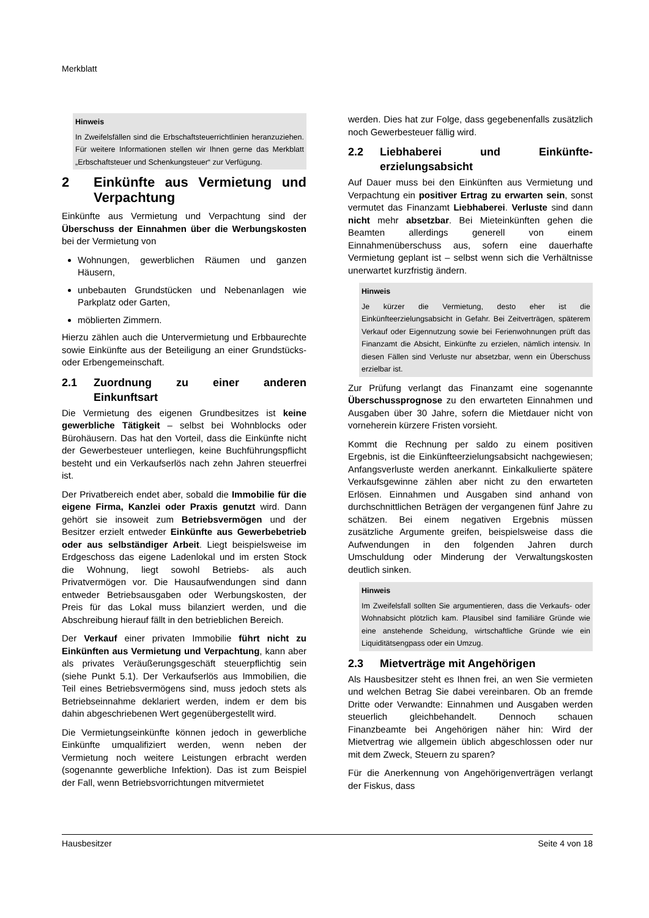Merkblatt
Hinweis
In Zweifelsfällen sind die Erbschaftsteuerrichtlinien heranzuziehen. Für weitere Informationen stellen wir Ihnen gerne das Merkblatt „Erbschaftsteuer und Schenkungsteuer“ zur Verfügung.
2 Einkünfte aus Vermietung und Verpachtung
Einkünfte aus Vermietung und Verpachtung sind der Überschuss der Einnahmen über die Werbungskosten bei der Vermietung von
Wohnungen, gewerblichen Räumen und ganzen Häusern,
unbebauten Grundstücken und Nebenanlagen wie Parkplatz oder Garten,
möblierten Zimmern.
Hierzu zählen auch die Untervermietung und Erbbaurechte sowie Einkünfte aus der Beteiligung an einer Grundstücks- oder Erbengemeinschaft.
2.1 Zuordnung zu einer anderen Einkunftsart
Die Vermietung des eigenen Grundbesitzes ist keine gewerbliche Tätigkeit – selbst bei Wohnblocks oder Bürohäusern. Das hat den Vorteil, dass die Einkünfte nicht der Gewerbesteuer unterliegen, keine Buchführungspflicht besteht und ein Verkaufserlös nach zehn Jahren steuerfrei ist.
Der Privatbereich endet aber, sobald die Immobilie für die eigene Firma, Kanzlei oder Praxis genutzt wird. Dann gehört sie insoweit zum Betriebsvermögen und der Besitzer erzielt entweder Einkünfte aus Gewerbebetrieb oder aus selbständiger Arbeit. Liegt beispielsweise im Erdgeschoss das eigene Ladenlokal und im ersten Stock die Wohnung, liegt sowohl Betriebs- als auch Privatvermögen vor. Die Hausaufwendungen sind dann entweder Betriebsausgaben oder Werbungskosten, der Preis für das Lokal muss bilanziert werden, und die Abschreibung hierauf fällt in den betrieblichen Bereich.
Der Verkauf einer privaten Immobilie führt nicht zu Einkünften aus Vermietung und Verpachtung, kann aber als privates Veräußerungsgeschäft steuerpflichtig sein (siehe Punkt 5.1). Der Verkaufserlös aus Immobilien, die Teil eines Betriebsvermögens sind, muss jedoch stets als Betriebseinnahme deklariert werden, indem er dem bis dahin abgeschriebenen Wert gegenübergestellt wird.
Die Vermietungseinkünfte können jedoch in gewerbliche Einkünfte umqualifiziert werden, wenn neben der Vermietung noch weitere Leistungen erbracht werden (sogenannte gewerbliche Infektion). Das ist zum Beispiel der Fall, wenn Betriebsvorrichtungen mitvermietet
werden. Dies hat zur Folge, dass gegebenenfalls zusätzlich noch Gewerbesteuer fällig wird.
2.2 Liebhaberei und Einkünfte­erzielungsabsicht
Auf Dauer muss bei den Einkünften aus Vermietung und Verpachtung ein positiver Ertrag zu erwarten sein, sonst vermutet das Finanzamt Liebhaberei. Verluste sind dann nicht mehr absetzbar. Bei Mieteinkünften gehen die Beamten allerdings generell von einem Einnahmenüberschuss aus, sofern eine dauerhafte Vermietung geplant ist – selbst wenn sich die Verhältnisse unerwartet kurzfristig ändern.
Hinweis
Je kürzer die Vermietung, desto eher ist die Einkünfteerzielungsabsicht in Gefahr. Bei Zeitverträgen, späterem Verkauf oder Eigennutzung sowie bei Ferienwohnungen prüft das Finanzamt die Absicht, Einkünfte zu erzielen, nämlich intensiv. In diesen Fällen sind Verluste nur absetzbar, wenn ein Überschuss erzielbar ist.
Zur Prüfung verlangt das Finanzamt eine sogenannte Überschussprognose zu den erwarteten Einnahmen und Ausgaben über 30 Jahre, sofern die Mietdauer nicht von vorneherein kürzere Fristen vorsieht.
Kommt die Rechnung per saldo zu einem positiven Ergebnis, ist die Einkünfteerzielungsabsicht nachgewiesen; Anfangsverluste werden anerkannt. Einkalkulierte spätere Verkaufsgewinne zählen aber nicht zu den erwarteten Erlösen. Einnahmen und Ausgaben sind anhand von durchschnittlichen Beträgen der vergangenen fünf Jahre zu schätzen. Bei einem negativen Ergebnis müssen zusätzliche Argumente greifen, beispielsweise dass die Aufwendungen in den folgenden Jahren durch Umschuldung oder Minderung der Verwaltungskosten deutlich sinken.
Hinweis
Im Zweifelsfall sollten Sie argumentieren, dass die Verkaufs- oder Wohnabsicht plötzlich kam. Plausibel sind familiäre Gründe wie eine anstehende Scheidung, wirtschaftliche Gründe wie ein Liquiditätsengpass oder ein Umzug.
2.3 Mietverträge mit Angehörigen
Als Hausbesitzer steht es Ihnen frei, an wen Sie vermieten und welchen Betrag Sie dabei vereinbaren. Ob an fremde Dritte oder Verwandte: Einnahmen und Ausgaben werden steuerlich gleichbehandelt. Dennoch schauen Finanzbeamte bei Angehörigen näher hin: Wird der Mietvertrag wie allgemein üblich abgeschlossen oder nur mit dem Zweck, Steuern zu sparen?
Für die Anerkennung von Angehörigenverträgen verlangt der Fiskus, dass
Hausbesitzer Seite 4 von 18